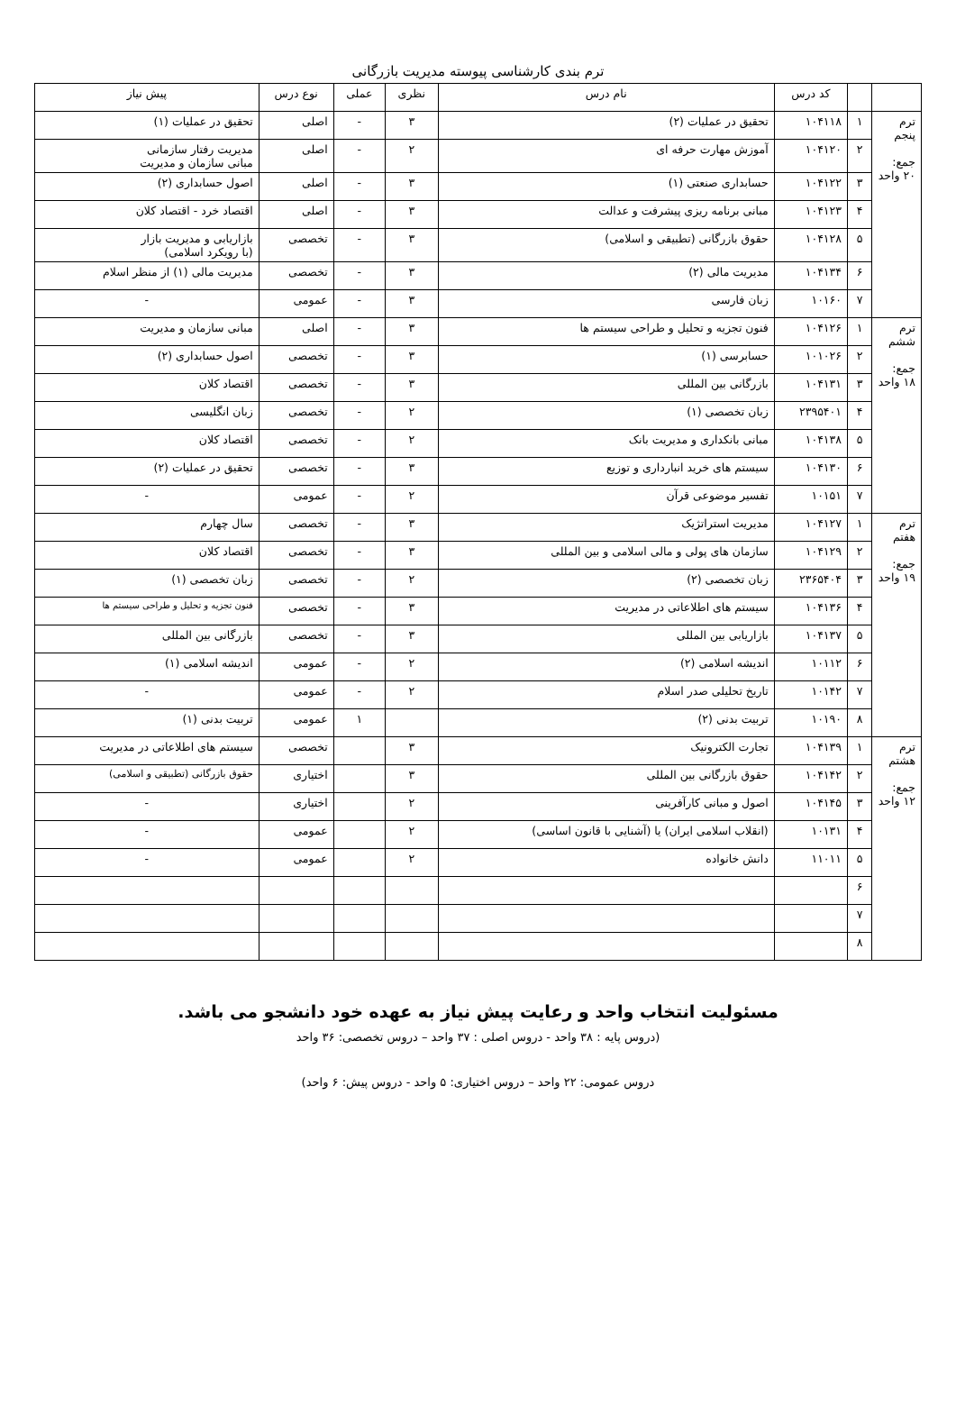ترم بندی کارشناسی پیوسته مدیریت بازرگانی
| | | کد درس | نام درس | نظری | عملی | نوع درس | پیش نیاز |
| --- | --- | --- | --- | --- | --- | --- | --- |
| ترم پنجم جمع: ۲۰ واحد | ۱ | ۱۰۴۱۱۸ | تحقیق در عملیات (۲) | ۳ | - | اصلی | تحقیق در عملیات (۱) |
| | ۲ | ۱۰۴۱۲۰ | آموزش مهارت حرفه ای | ۲ | - | اصلی | مدیریت رفتار سازمانی مبانی سازمان و مدیریت |
| | ۳ | ۱۰۴۱۲۲ | حسابداری صنعتی (۱) | ۳ | - | اصلی | اصول حسابداری (۲) |
| | ۴ | ۱۰۴۱۲۳ | مبانی برنامه ریزی پیشرفت و عدالت | ۳ | - | اصلی | اقتصاد خرد - اقتصاد کلان |
| | ۵ | ۱۰۴۱۲۸ | حقوق بازرگانی (تطبیقی و اسلامی) | ۳ | - | تخصصی | بازاریابی و مدیریت بازار (با رویکرد اسلامی) |
| | ۶ | ۱۰۴۱۳۴ | مدیریت مالی (۲) | ۳ | - | تخصصی | مدیریت مالی (۱) از منظر اسلام |
| | ۷ | ۱۰۱۶۰ | زبان فارسی | ۳ | - | عمومی | - |
| ترم ششم جمع: ۱۸ واحد | ۱ | ۱۰۴۱۲۶ | فنون تجزیه و تحلیل و طراحی سیستم ها | ۳ | - | اصلی | مبانی سازمان و مدیریت |
| | ۲ | ۱۰۱۰۲۶ | حسابرسی (۱) | ۳ | - | تخصصی | اصول حسابداری (۲) |
| | ۳ | ۱۰۴۱۳۱ | بازرگانی بین المللی | ۳ | - | تخصصی | اقتصاد کلان |
| | ۴ | ۲۳۹۵۴۰۱ | زبان تخصصی (۱) | ۲ | - | تخصصی | زبان انگلیسی |
| | ۵ | ۱۰۴۱۳۸ | مبانی بانکداری و مدیریت بانک | ۲ | - | تخصصی | اقتصاد کلان |
| | ۶ | ۱۰۴۱۳۰ | سیستم های خرید انبارداری و توزیع | ۳ | - | تخصصی | تحقیق در عملیات (۲) |
| | ۷ | ۱۰۱۵۱ | تفسیر موضوعی قرآن | ۲ | - | عمومی | - |
| ترم هفتم جمع: ۱۹ واحد | ۱ | ۱۰۴۱۲۷ | مدیریت استراتژیک | ۳ | - | تخصصی | سال چهارم |
| | ۲ | ۱۰۴۱۲۹ | سازمان های پولی و مالی اسلامی و بین المللی | ۳ | - | تخصصی | اقتصاد کلان |
| | ۳ | ۲۳۶۵۴۰۴ | زبان تخصصی (۲) | ۲ | - | تخصصی | زبان تخصصی (۱) |
| | ۴ | ۱۰۴۱۳۶ | سیستم های اطلاعاتی در مدیریت | ۳ | - | تخصصی | فنون تجزیه و تحلیل و طراحی سیستم ها |
| | ۵ | ۱۰۴۱۳۷ | بازاریابی بین المللی | ۳ | - | تخصصی | بازرگانی بین المللی |
| | ۶ | ۱۰۱۱۲ | اندیشه اسلامی (۲) | ۲ | - | عمومی | اندیشه اسلامی (۱) |
| | ۷ | ۱۰۱۴۲ | تاریخ تحلیلی صدر اسلام | ۲ | - | عمومی | - |
| | ۸ | ۱۰۱۹۰ | تربیت بدنی (۲) | | ۱ | عمومی | تربیت بدنی (۱) |
| ترم هشتم جمع: ۱۲ واحد | ۱ | ۱۰۴۱۳۹ | تجارت الکترونیک | ۳ | | تخصصی | سیستم های اطلاعاتی در مدیریت |
| | ۲ | ۱۰۴۱۴۲ | حقوق بازرگانی بین المللی | ۳ | | اختیاری | حقوق بازرگانی (تطبیقی و اسلامی) |
| | ۳ | ۱۰۴۱۴۵ | اصول و مبانی کارآفرینی | ۲ | | اختیاری | - |
| | ۴ | ۱۰۱۳۱ | (انقلاب اسلامی ایران) یا (آشنایی با قانون اساسی) | ۲ | | عمومی | - |
| | ۵ | ۱۱۰۱۱ | دانش خانواده | ۲ | | عمومی | - |
| | ۶ | | | | | | |
| | ۷ | | | | | | |
| | ۸ | | | | | | |
مسئولیت انتخاب واحد و رعایت پیش نیاز به عهده خود دانشجو می باشد.
(دروس پایه : ۳۸ واحد - دروس اصلی : ۳۷ واحد – دروس تخصصی: ۳۶ واحد
دروس عمومی: ۲۲ واحد – دروس اختیاری: ۵ واحد - دروس پیش: ۶ واحد)